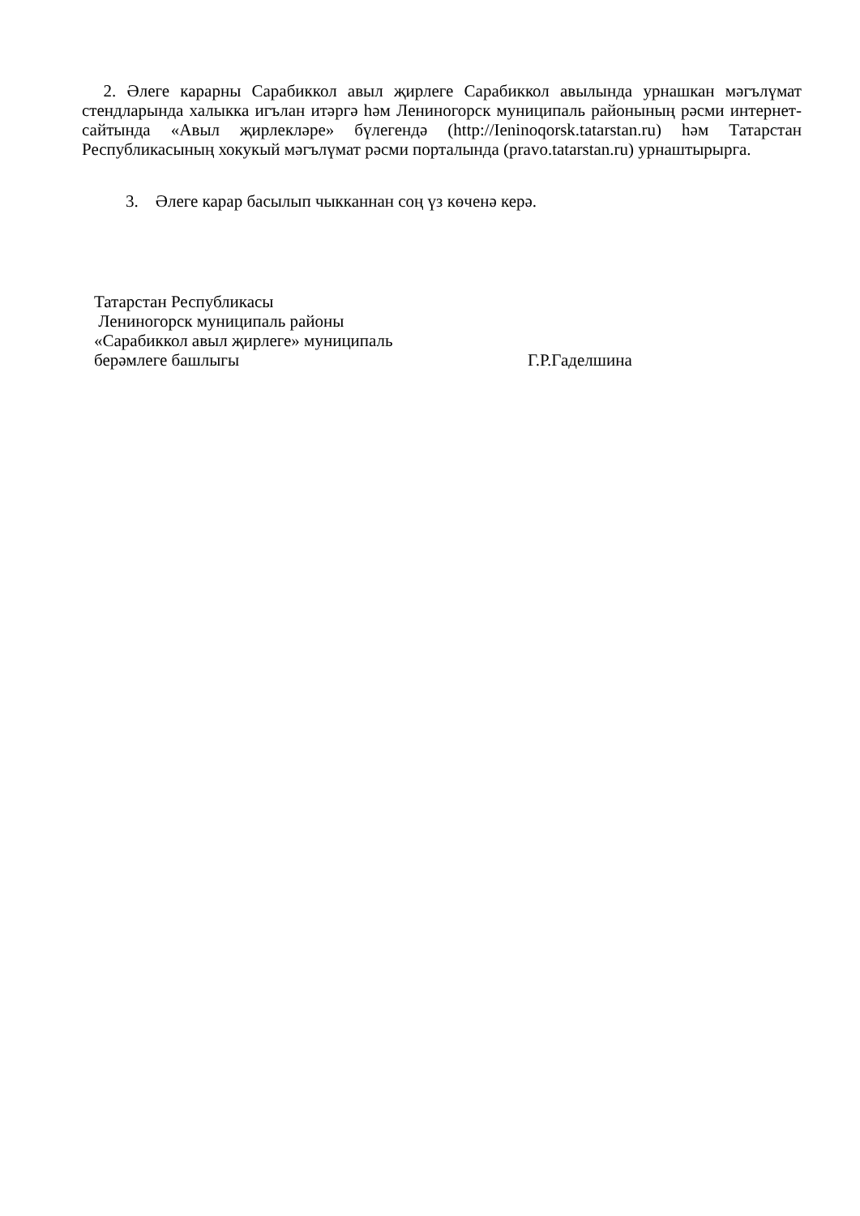2. Әлеге карарны Сарабиккол авыл җирлеге Сарабиккол авылында урнашкан мәгълүмат стендларында халыкка игълан итәргә һәм Лениногорск муниципаль районының рәсми интернет-сайтында «Авыл җирлекләре» бүлегендә (http://Ieninoqorsk.tatarstan.ru) һәм Татарстан Республикасының хокукый мәгълүмат рәсми порталында (pravo.tatarstan.ru) урнаштырырга.
3. Әлеге карар басылып чыкканнан соң үз көченә керә.
Татарстан Республикасы
Лениногорск муниципаль районы
«Сарабиккол авыл җирлеге» муниципаль
берәмлеге башлыгы Г.Р.Гаделшина